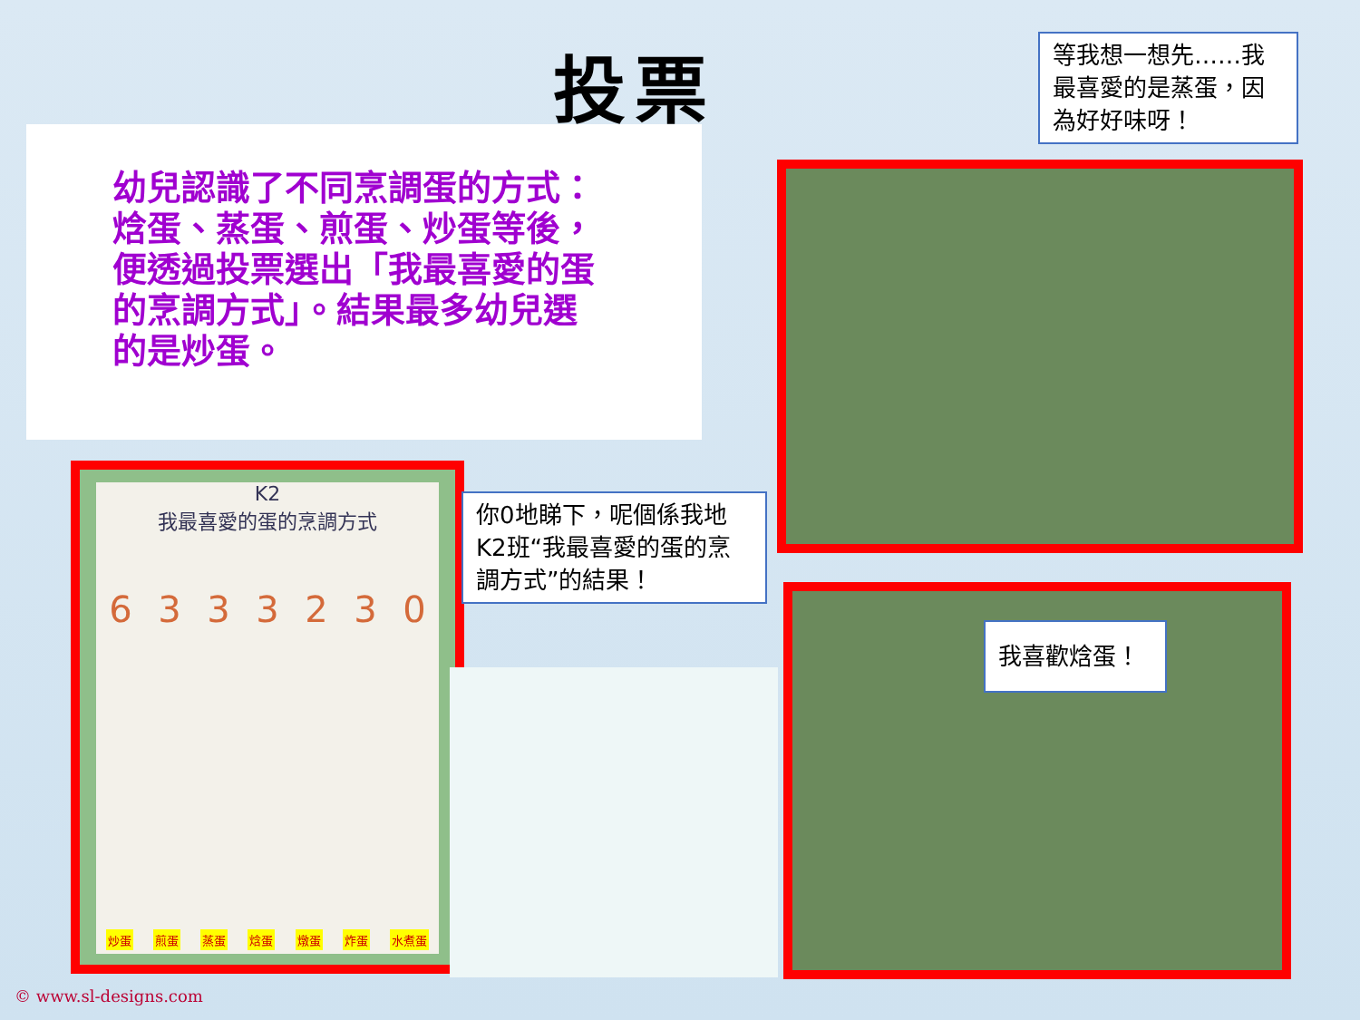投票
幼兒認識了不同烹調蛋的方式：焓蛋、蒸蛋、煎蛋、炒蛋等後，便透過投票選出「我最喜愛的蛋的烹調方式」。結果最多幼兒選的是炒蛋。
等我想一想先……我最喜愛的是蒸蛋，因為好好味呀！
K2
我最喜愛的蛋的烹調方式
6 3 3 3 2 3 0
炒蛋 煎蛋 蒸蛋 焓蛋 燉蛋 炸蛋 水煮蛋
你0地睇下，呢個係我地K2班“我最喜愛的蛋的烹調方式”的結果！
我喜歡焓蛋！
© www.sl-designs.com